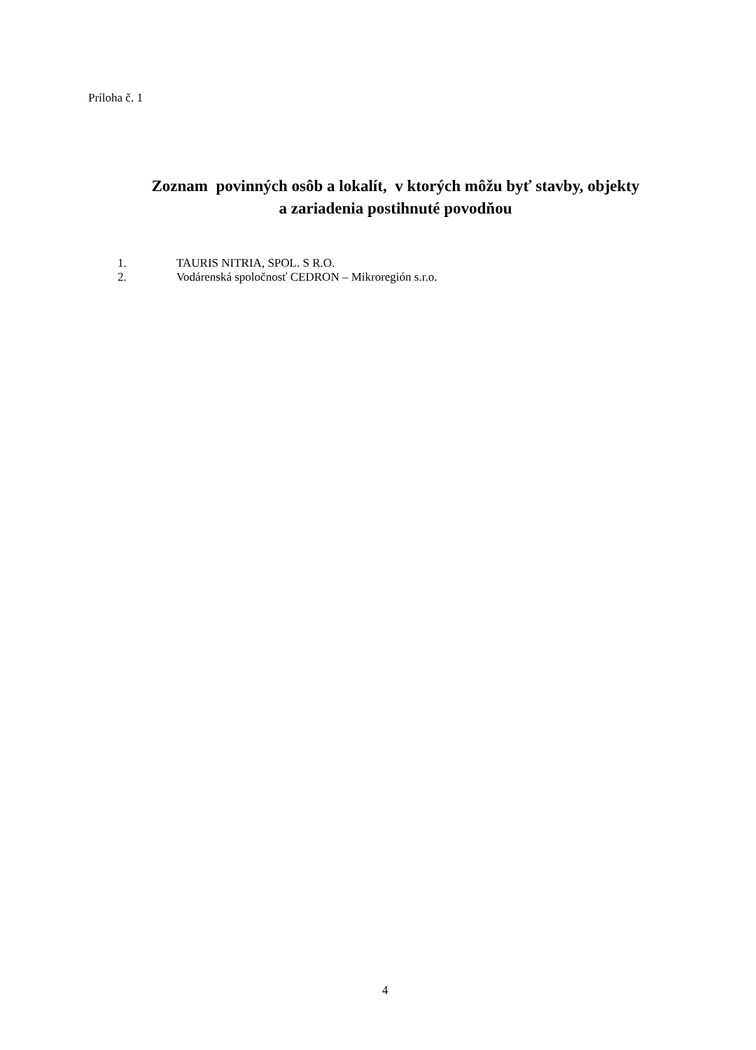Príloha č. 1
Zoznam povinných osôb a lokalít, v ktorých môžu byť stavby, objekty
a zariadenia postihnuté povodňou
1. TAURIS NITRIA, SPOL. S R.O.
2. Vodárenská spoločnosť CEDRON – Mikroregión s.r.o.
4